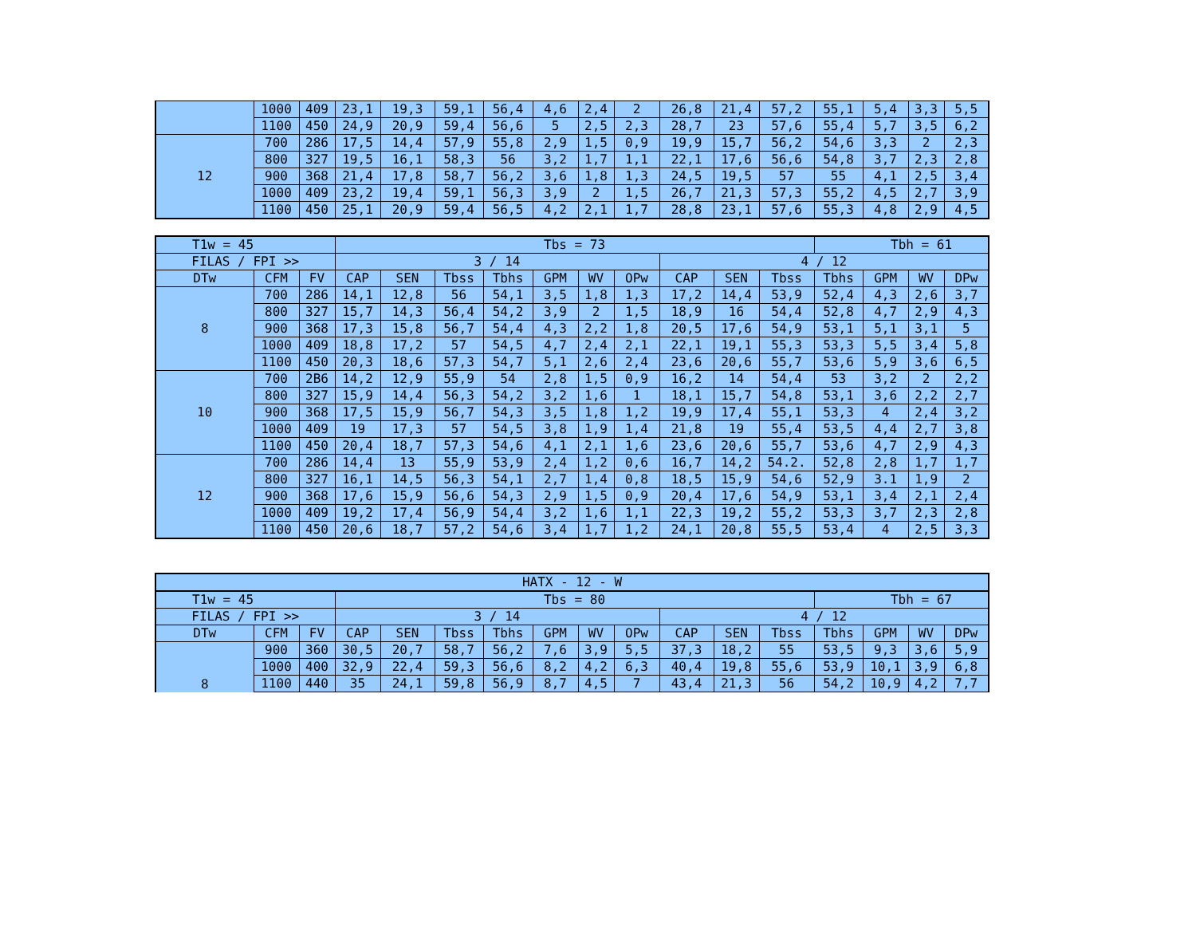| | 1000 | 409 | 23,1 | 19,3 | 59,1 | 56,4 | 4,6 | 2,4 | 2 | 26,8 | 21,4 | 57,2 | 55,1 | 5,4 | 3,3 | 5,5 |
| | 1100 | 450 | 24,9 | 20,9 | 59,4 | 56,6 | 5 | 2,5 | 2,3 | 28,7 | 23 | 57,6 | 55,4 | 5,7 | 3,5 | 6,2 |
| 12 | 700 | 286 | 17,5 | 14,4 | 57,9 | 55,8 | 2,9 | 1,5 | 0,9 | 19,9 | 15,7 | 56,2 | 54,6 | 3,3 | 2 | 2,3 |
| | 800 | 327 | 19,5 | 16,1 | 58,3 | 56 | 3,2 | 1,7 | 1,1 | 22,1 | 17,6 | 56,6 | 54,8 | 3,7 | 2,3 | 2,8 |
| | 900 | 368 | 21,4 | 17,8 | 58,7 | 56,2 | 3,6 | 1,8 | 1,3 | 24,5 | 19,5 | 57 | 55 | 4,1 | 2,5 | 3,4 |
| | 1000 | 409 | 23,2 | 19,4 | 59,1 | 56,3 | 3,9 | 2 | 1,5 | 26,7 | 21,3 | 57,3 | 55,2 | 4,5 | 2,7 | 3,9 |
| | 1100 | 450 | 25,1 | 20,9 | 59,4 | 56,5 | 4,2 | 2,1 | 1,7 | 28,8 | 23,1 | 57,6 | 55,3 | 4,8 | 2,9 | 4,5 |
| T1w = 45 | | | Tbs = 73 | | | | | | | | | | Tbh = 61 | | | |
| FILAS / FPI >> | | | 3 / 14 | | | | | | | 4 / 12 | | | | | | |
| DTw | CFM | FV | CAP | SEN | Tbss | Tbhs | GPM | WV | OPw | CAP | SEN | Tbss | Tbhs | GPM | WV | DPw |
| 8 | 700 | 286 | 14,1 | 12,8 | 56 | 54,1 | 3,5 | 1,8 | 1,3 | 17,2 | 14,4 | 53,9 | 52,4 | 4,3 | 2,6 | 3,7 |
| | 800 | 327 | 15,7 | 14,3 | 56,4 | 54,2 | 3,9 | 2 | 1,5 | 18,9 | 16 | 54,4 | 52,8 | 4,7 | 2,9 | 4,3 |
| | 900 | 368 | 17,3 | 15,8 | 56,7 | 54,4 | 4,3 | 2,2 | 1,8 | 20,5 | 17,6 | 54,9 | 53,1 | 5,1 | 3,1 | 5 |
| | 1000 | 409 | 18,8 | 17,2 | 57 | 54,5 | 4,7 | 2,4 | 2,1 | 22,1 | 19,1 | 55,3 | 53,3 | 5,5 | 3,4 | 5,8 |
| | 1100 | 450 | 20,3 | 18,6 | 57,3 | 54,7 | 5,1 | 2,6 | 2,4 | 23,6 | 20,6 | 55,7 | 53,6 | 5,9 | 3,6 | 6,5 |
| 10 | 700 | 2B6 | 14,2 | 12,9 | 55,9 | 54 | 2,8 | 1,5 | 0,9 | 16,2 | 14 | 54,4 | 53 | 3,2 | 2 | 2,2 |
| | 800 | 327 | 15,9 | 14,4 | 56,3 | 54,2 | 3,2 | 1,6 | 1 | 18,1 | 15,7 | 54,8 | 53,1 | 3,6 | 2,2 | 2,7 |
| | 900 | 368 | 17,5 | 15,9 | 56,7 | 54,3 | 3,5 | 1,8 | 1,2 | 19,9 | 17,4 | 55,1 | 53,3 | 4 | 2,4 | 3,2 |
| | 1000 | 409 | 19 | 17,3 | 57 | 54,5 | 3,8 | 1,9 | 1,4 | 21,8 | 19 | 55,4 | 53,5 | 4,4 | 2,7 | 3,8 |
| | 1100 | 450 | 20,4 | 18,7 | 57,3 | 54,6 | 4,1 | 2,1 | 1,6 | 23,6 | 20,6 | 55,7 | 53,6 | 4,7 | 2,9 | 4,3 |
| 12 | 700 | 286 | 14,4 | 13 | 55,9 | 53,9 | 2,4 | 1,2 | 0,6 | 16,7 | 14,2 | 54.2. | 52,8 | 2,8 | 1,7 | 1,7 |
| | 800 | 327 | 16,1 | 14,5 | 56,3 | 54,1 | 2,7 | 1,4 | 0,8 | 18,5 | 15,9 | 54,6 | 52,9 | 3.1 | 1,9 | 2 |
| | 900 | 368 | 17,6 | 15,9 | 56,6 | 54,3 | 2,9 | 1,5 | 0,9 | 20,4 | 17,6 | 54,9 | 53,1 | 3,4 | 2,1 | 2,4 |
| | 1000 | 409 | 19,2 | 17,4 | 56,9 | 54,4 | 3,2 | 1,6 | 1,1 | 22,3 | 19,2 | 55,2 | 53,3 | 3,7 | 2,3 | 2,8 |
| | 1100 | 450 | 20,6 | 18,7 | 57,2 | 54,6 | 3,4 | 1,7 | 1,2 | 24,1 | 20,8 | 55,5 | 53,4 | 4 | 2,5 | 3,3 |
| HATX - 12 - W | | | | | | | | | | | | | | | | |
| --- | --- | --- | --- | --- | --- | --- | --- | --- | --- | --- | --- | --- | --- | --- | --- | --- |
| T1w = 45 | | | Tbs = 80 | | | | | | | | | | Tbh = 67 | | | |
| FILAS / FPI >> | | | 3 / 14 | | | | | | | 4 / 12 | | | | | | |
| DTw | CFM | FV | CAP | SEN | Tbss | Tbhs | GPM | WV | OPw | CAP | SEN | Tbss | Tbhs | GPM | WV | DPw |
| 8 | 900 | 360 | 30,5 | 20,7 | 58,7 | 56,2 | 7,6 | 3,9 | 5,5 | 37,3 | 18,2 | 55 | 53,5 | 9,3 | 3,6 | 5,9 |
| | 1000 | 400 | 32,9 | 22,4 | 59,3 | 56,6 | 8,2 | 4,2 | 6,3 | 40,4 | 19,8 | 55,6 | 53,9 | 10,1 | 3,9 | 6,8 |
| | 1100 | 440 | 35 | 24,1 | 59,8 | 56,9 | 8,7 | 4,5 | 7 | 43,4 | 21,3 | 56 | 54,2 | 10,9 | 4,2 | 7,7 |